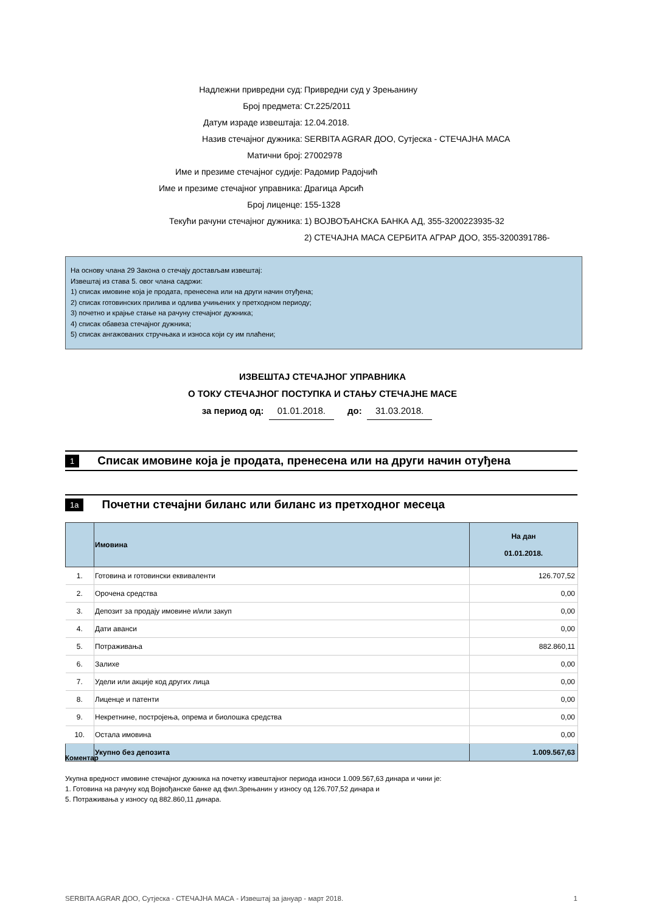Надлежни привредни суд: Привредни суд у Зрењанину
Број предмета: Ст.225/2011
Датум израде извештаја: 12.04.2018.
Назив стечајног дужника: SERBITA AGRAR ДОО, Сутјеска - СТЕЧАЈНА МАСА
Матични број: 27002978
Име и презиме стечајног судије: Радомир Радојчић
Име и презиме стечајног управника: Драгица Арсић
Број лиценце: 155-1328
Текући рачуни стечајног дужника: 1) ВОЈВОЂАНСКА БАНКА АД, 355-3200223935-32
2) СТЕЧАЈНА МАСА СЕРБИТА АГРАР ДОО, 355-3200391786-
На основу члана 29 Закона о стечају достављам извештај:
Извештај из става 5. овог члана садржи:
1) списак имовине која је продата, пренесена или на други начин отуђена;
2) списак готовинских прилива и одлива учињених у претходном периоду;
3) почетно и крајње стање на рачуну стечајног дужника;
4) списак обавеза стечајног дужника;
5) списак ангажованих стручњака и износа који су им плаћени;
ИЗВЕШТАЈ СТЕЧАЈНОГ УПРАВНИКА
О ТОКУ СТЕЧАЈНОГ ПОСТУПКА И СТАЊУ СТЕЧАЈНЕ МАСЕ
за период од: 01.01.2018. до: 31.03.2018.
1 Списак имовине која је продата, пренесена или на други начин отуђена
1a Почетни стечајни биланс или биланс из претходног месеца
| | Имовина | На дан 01.01.2018. |
| --- | --- | --- |
| 1. | Готовина и готовински еквиваленти | 126.707,52 |
| 2. | Орочена средства | 0,00 |
| 3. | Депозит за продају имовине и/или закуп | 0,00 |
| 4. | Дати аванси | 0,00 |
| 5. | Потраживања | 882.860,11 |
| 6. | Залихе | 0,00 |
| 7. | Удели или акције код других лица | 0,00 |
| 8. | Лиценце и патенти | 0,00 |
| 9. | Некретнине, постројења, опрема и биолошка средства | 0,00 |
| 10. | Остала имовина | 0,00 |
| | Укупно без депозита | 1.009.567,63 |
Коментар
Укупна вредност имовине стечајног дужника на почетку извештајног периода износи 1.009.567,63 динара и чини је:
1. Готовина на рачуну код Војвођанске банке ад фил.Зрењанин у износу од 126.707,52 динара и
5. Потраживања у износу од 882.860,11 динара.
SERBITA AGRAR ДОО, Сутјеска - СТЕЧАЈНА МАСА - Извештај за јануар - март 2018. 1